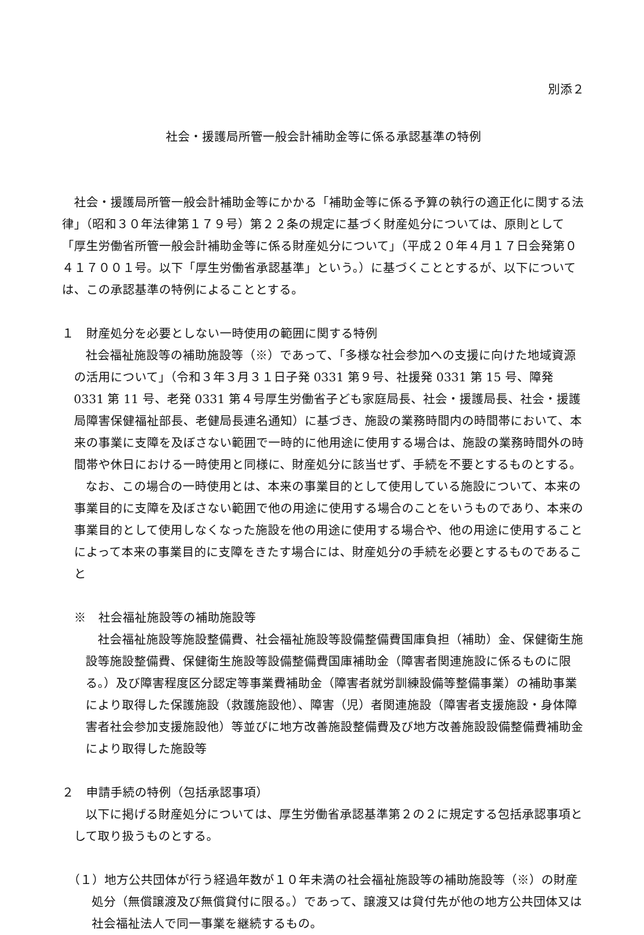別添２
社会・援護局所管一般会計補助金等に係る承認基準の特例
社会・援護局所管一般会計補助金等にかかる「補助金等に係る予算の執行の適正化に関する法律」（昭和３０年法律第１７９号）第２２条の規定に基づく財産処分については、原則として「厚生労働省所管一般会計補助金等に係る財産処分について」（平成２０年４月１７日会発第０４１７００１号。以下「厚生労働省承認基準」という。）に基づくこととするが、以下については、この承認基準の特例によることとする。
１　財産処分を必要としない一時使用の範囲に関する特例
社会福祉施設等の補助施設等（※）であって、「多様な社会参加への支援に向けた地域資源の活用について」（令和３年３月３１日子発 0331 第９号、社援発 0331 第 15 号、障発 0331 第 11 号、老発 0331 第４号厚生労働省子ども家庭局長、社会・援護局長、社会・援護局障害保健福祉部長、老健局長連名通知）に基づき、施設の業務時間内の時間帯において、本来の事業に支障を及ぼさない範囲で一時的に他用途に使用する場合は、施設の業務時間外の時間帯や休日における一時使用と同様に、財産処分に該当せず、手続を不要とするものとする。
なお、この場合の一時使用とは、本来の事業目的として使用している施設について、本来の事業目的に支障を及ぼさない範囲で他の用途に使用する場合のことをいうものであり、本来の事業目的として使用しなくなった施設を他の用途に使用する場合や、他の用途に使用することによって本来の事業目的に支障をきたす場合には、財産処分の手続を必要とするものであること
※　社会福祉施設等の補助施設等
社会福祉施設等施設整備費、社会福祉施設等設備整備費国庫負担（補助）金、保健衛生施設等施設整備費、保健衛生施設等設備整備費国庫補助金（障害者関連施設に係るものに限る。）及び障害程度区分認定等事業費補助金（障害者就労訓練設備等整備事業）の補助事業により取得した保護施設（救護施設他）、障害（児）者関連施設（障害者支援施設・身体障害者社会参加支援施設他）等並びに地方改善施設整備費及び地方改善施設設備整備費補助金により取得した施設等
２　申請手続の特例（包括承認事項）
以下に掲げる財産処分については、厚生労働省承認基準第２の２に規定する包括承認事項として取り扱うものとする。
（１）地方公共団体が行う経過年数が１０年未満の社会福祉施設等の補助施設等（※）の財産処分（無償譲渡及び無償貸付に限る。）であって、譲渡又は貸付先が他の地方公共団体又は社会福祉法人で同一事業を継続するもの。